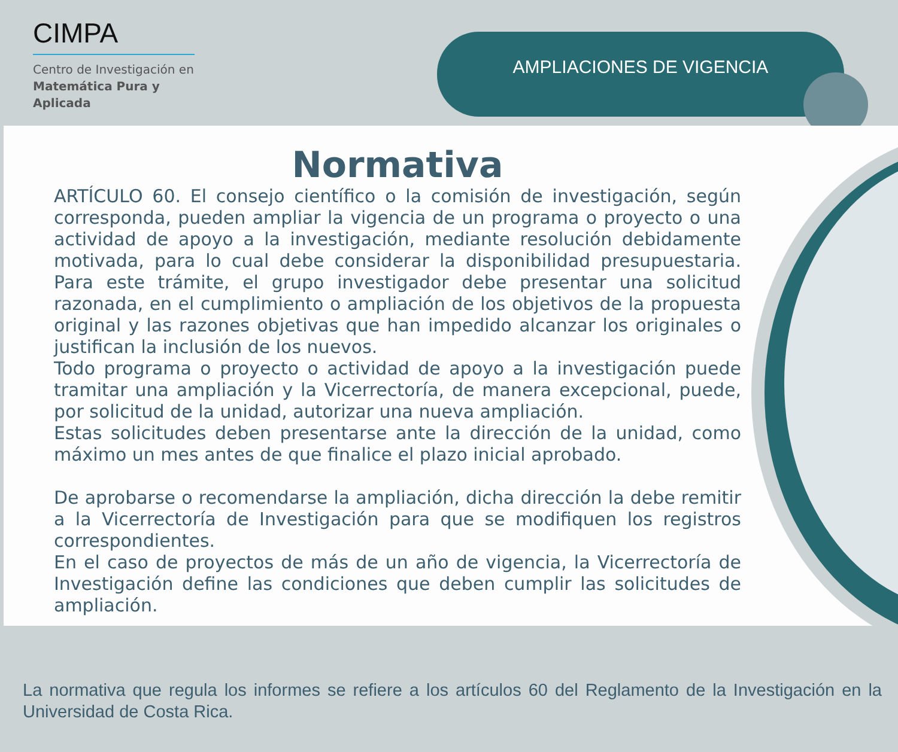CIMPA
Centro de Investigación en
Matemática Pura y
Aplicada
AMPLIACIONES DE VIGENCIA
Normativa
ARTÍCULO 60. El consejo científico o la comisión de investigación, según corresponda, pueden ampliar la vigencia de un programa o proyecto o una actividad de apoyo a la investigación, mediante resolución debidamente motivada, para lo cual debe considerar la disponibilidad presupuestaria. Para este trámite, el grupo investigador debe presentar una solicitud razonada, en el cumplimiento o ampliación de los objetivos de la propuesta original y las razones objetivas que han impedido alcanzar los originales o justifican la inclusión de los nuevos.
Todo programa o proyecto o actividad de apoyo a la investigación puede tramitar una ampliación y la Vicerrectoría, de manera excepcional, puede, por solicitud de la unidad, autorizar una nueva ampliación.
Estas solicitudes deben presentarse ante la dirección de la unidad, como máximo un mes antes de que finalice el plazo inicial aprobado.
De aprobarse o recomendarse la ampliación, dicha dirección la debe remitir a la Vicerrectoría de Investigación para que se modifiquen los registros correspondientes.
En el caso de proyectos de más de un año de vigencia, la Vicerrectoría de Investigación define las condiciones que deben cumplir las solicitudes de ampliación.
La normativa que regula los informes se refiere a los artículos 60 del Reglamento de la Investigación en la Universidad de Costa Rica.